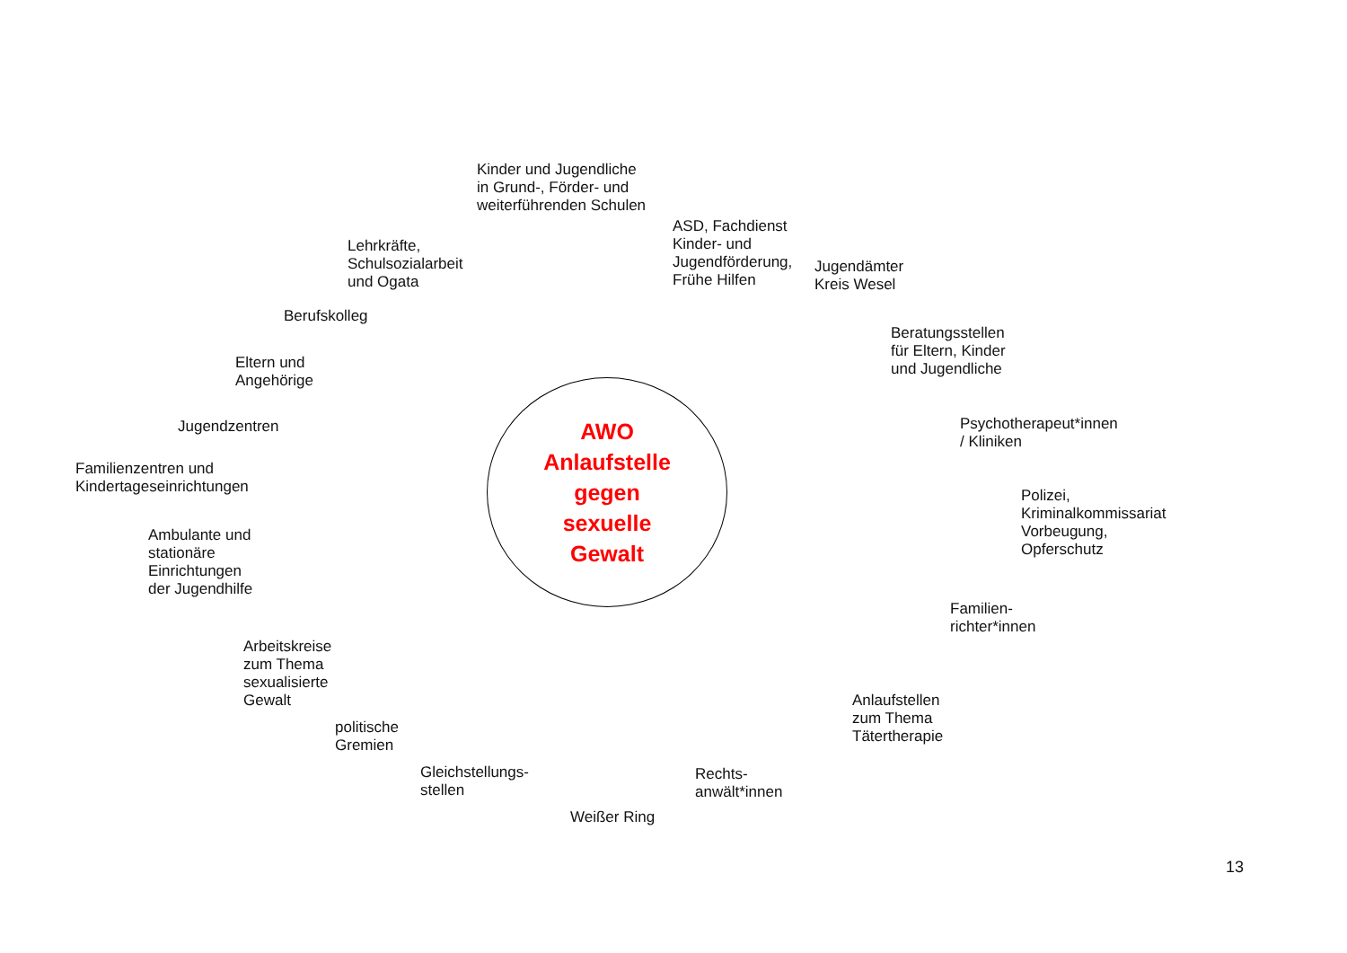Kinder und Jugendliche
in Grund-, Förder- und
weiterführenden Schulen
Lehrkräfte,
Schulsozialarbeit
und Ogata
ASD, Fachdienst
Kinder- und
Jugendförderung,
Frühe Hilfen
Jugendämter
Kreis Wesel
Berufskolleg
Eltern und
Angehörige
Beratungsstellen
für Eltern, Kinder
und Jugendliche
Jugendzentren
Familienzentren und
Kindertageseinrichtungen
Ambulante und
stationäre
Einrichtungen
der Jugendhilfe
AWO
Anlaufstelle
gegen
sexuelle
Gewalt
Psychotherapeut*innen
/ Kliniken
Polizei,
Kriminalkommissariat
Vorbeugung,
Opferschutz
Familien-
richter*innen
Arbeitskreise
zum Thema
sexualisierte
Gewalt
Anlaufstellen
zum Thema
Tätertherapie
politische
Gremien
Gleichstellungs-
stellen
Rechts-
anwält*innen
Weißer Ring
13